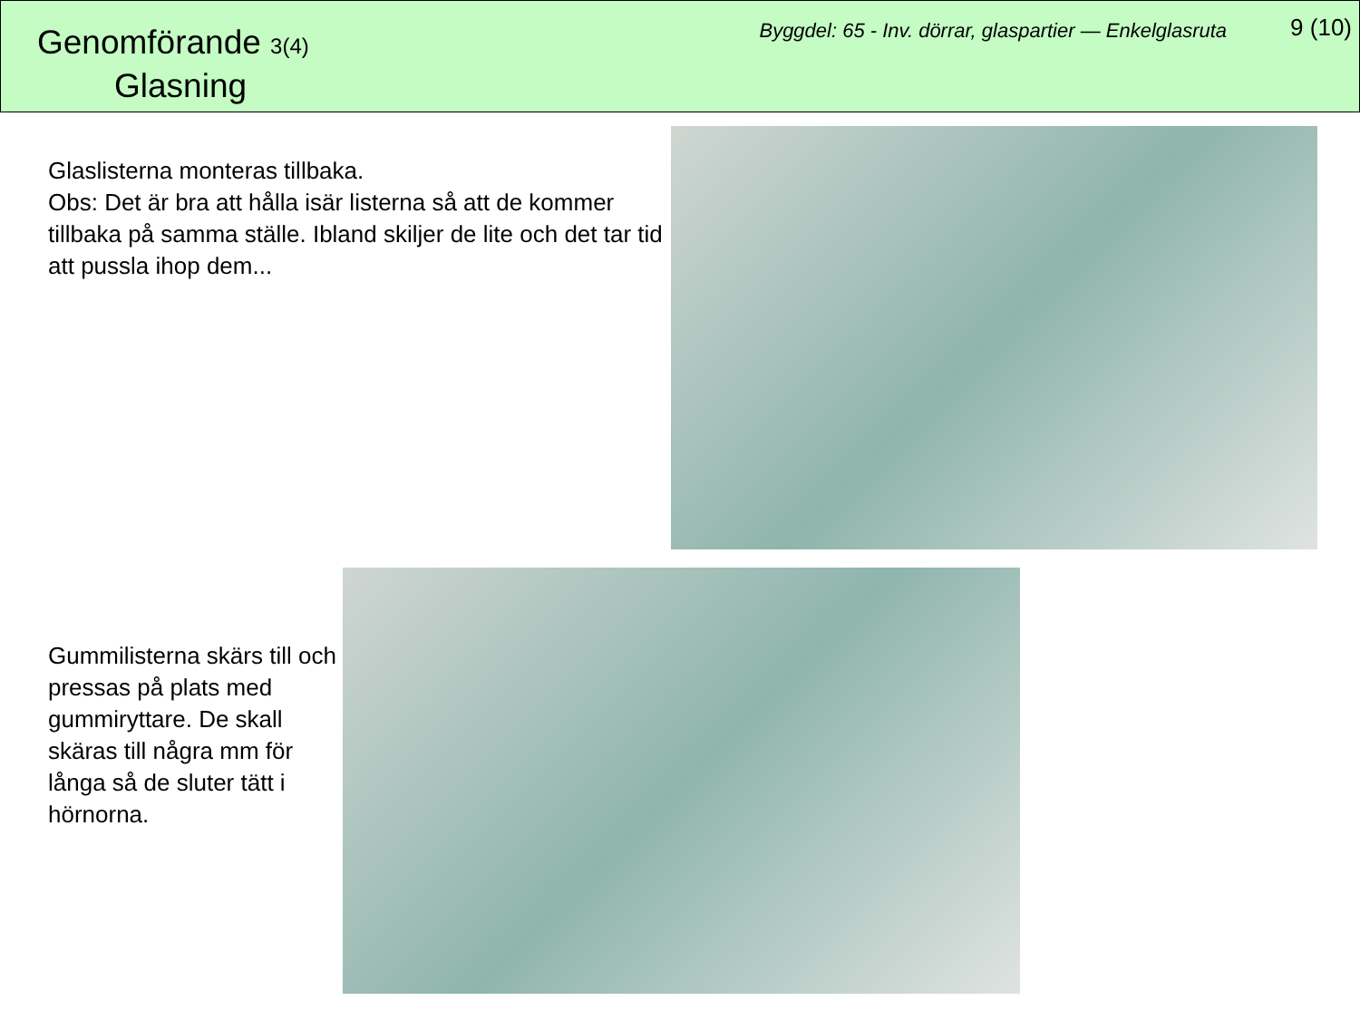Genomförande 3(4)
Glasning
Byggdel: 65 - Inv. dörrar, glaspartier — Enkelglasruta
9 (10)
Glaslisterna monteras tillbaka.
Obs: Det är bra att hålla isär listerna så att de kommer tillbaka på samma ställe. Ibland skiljer de lite och det tar tid att pussla ihop dem...
Gummilisterna skärs till och pressas på plats med gummiryttare. De skall skäras till några mm för långa så de sluter tätt i hörnorna.